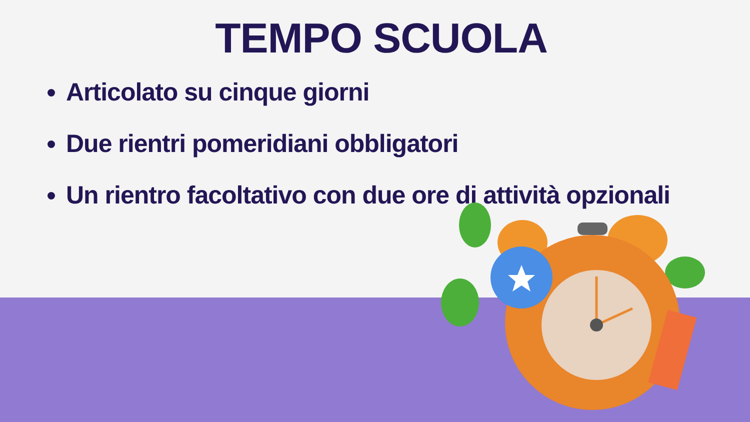TEMPO SCUOLA
Articolato su cinque giorni
Due rientri pomeridiani obbligatori
Un rientro facoltativo con due ore di attività opzionali